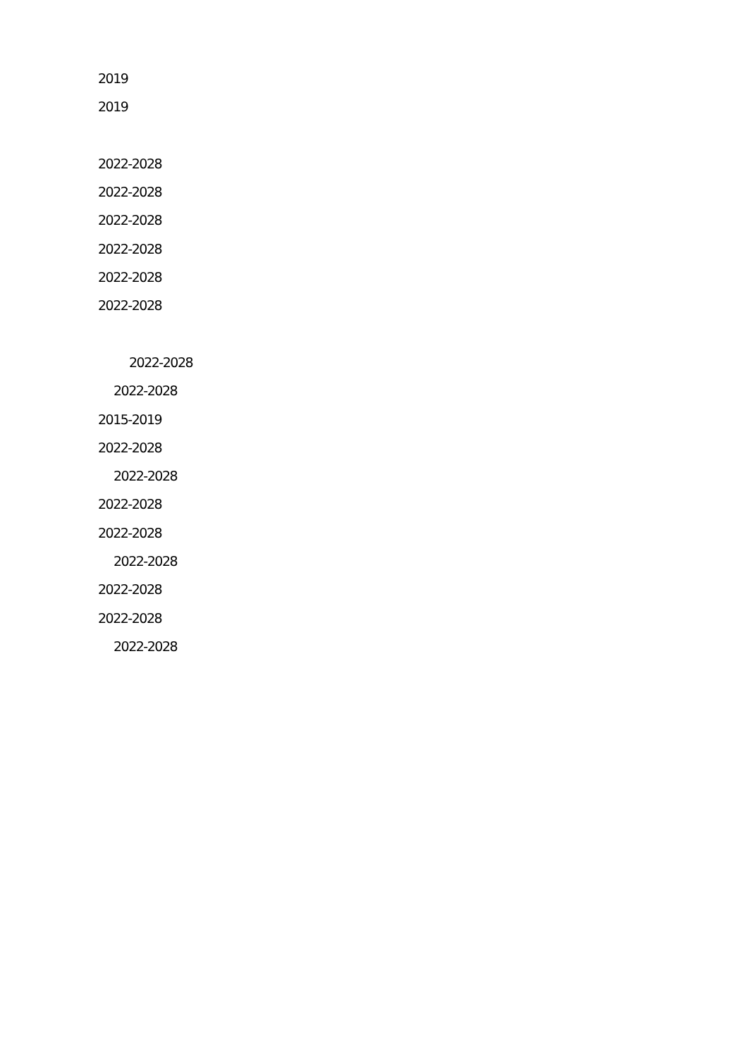2019
2019
2022-2028
2022-2028
2022-2028
2022-2028
2022-2028
2022-2028
2022-2028
2022-2028
2015-2019
2022-2028
2022-2028
2022-2028
2022-2028
2022-2028
2022-2028
2022-2028
2022-2028